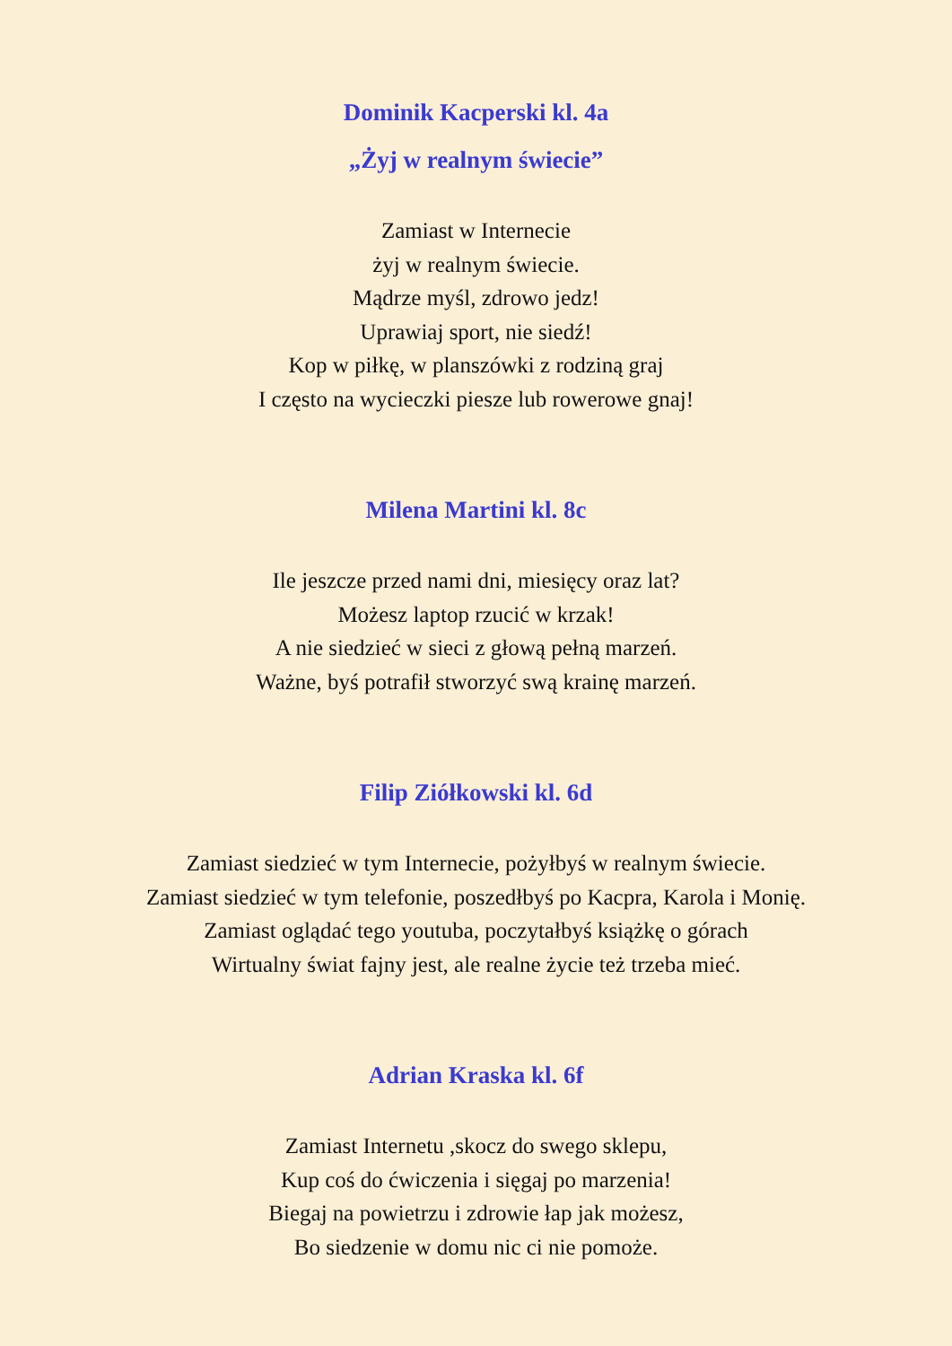Dominik Kacperski kl. 4a
„Żyj w realnym świecie”
Zamiast w Internecie
żyj w realnym świecie.
Mądrze myśl, zdrowo jedz!
Uprawiaj sport, nie siedź!
Kop w piłkę, w planszówki z rodziną graj
I często na wycieczki piesze lub rowerowe gnaj!
Milena Martini kl. 8c
Ile jeszcze przed nami dni, miesięcy oraz lat?
Możesz laptop rzucić w krzak!
A nie siedzieć w sieci z głową pełną marzeń.
Ważne, byś potrafił stworzyć swą krainę marzeń.
Filip Ziółkowski kl. 6d
Zamiast siedzieć w tym Internecie, pożyłbyś w realnym świecie.
Zamiast siedzieć w tym telefonie, poszedłbyś po Kacpra, Karola i Monię.
Zamiast oglądać tego youtuba, poczytałbyś książkę o górach
Wirtualny świat fajny jest, ale realne życie też trzeba mieć.
Adrian Kraska kl. 6f
Zamiast Internetu ,skocz do swego sklepu,
Kup coś do ćwiczenia i sięgaj po marzenia!
Biegaj na powietrzu i zdrowie łap jak możesz,
Bo siedzenie w domu nic ci nie pomoże.